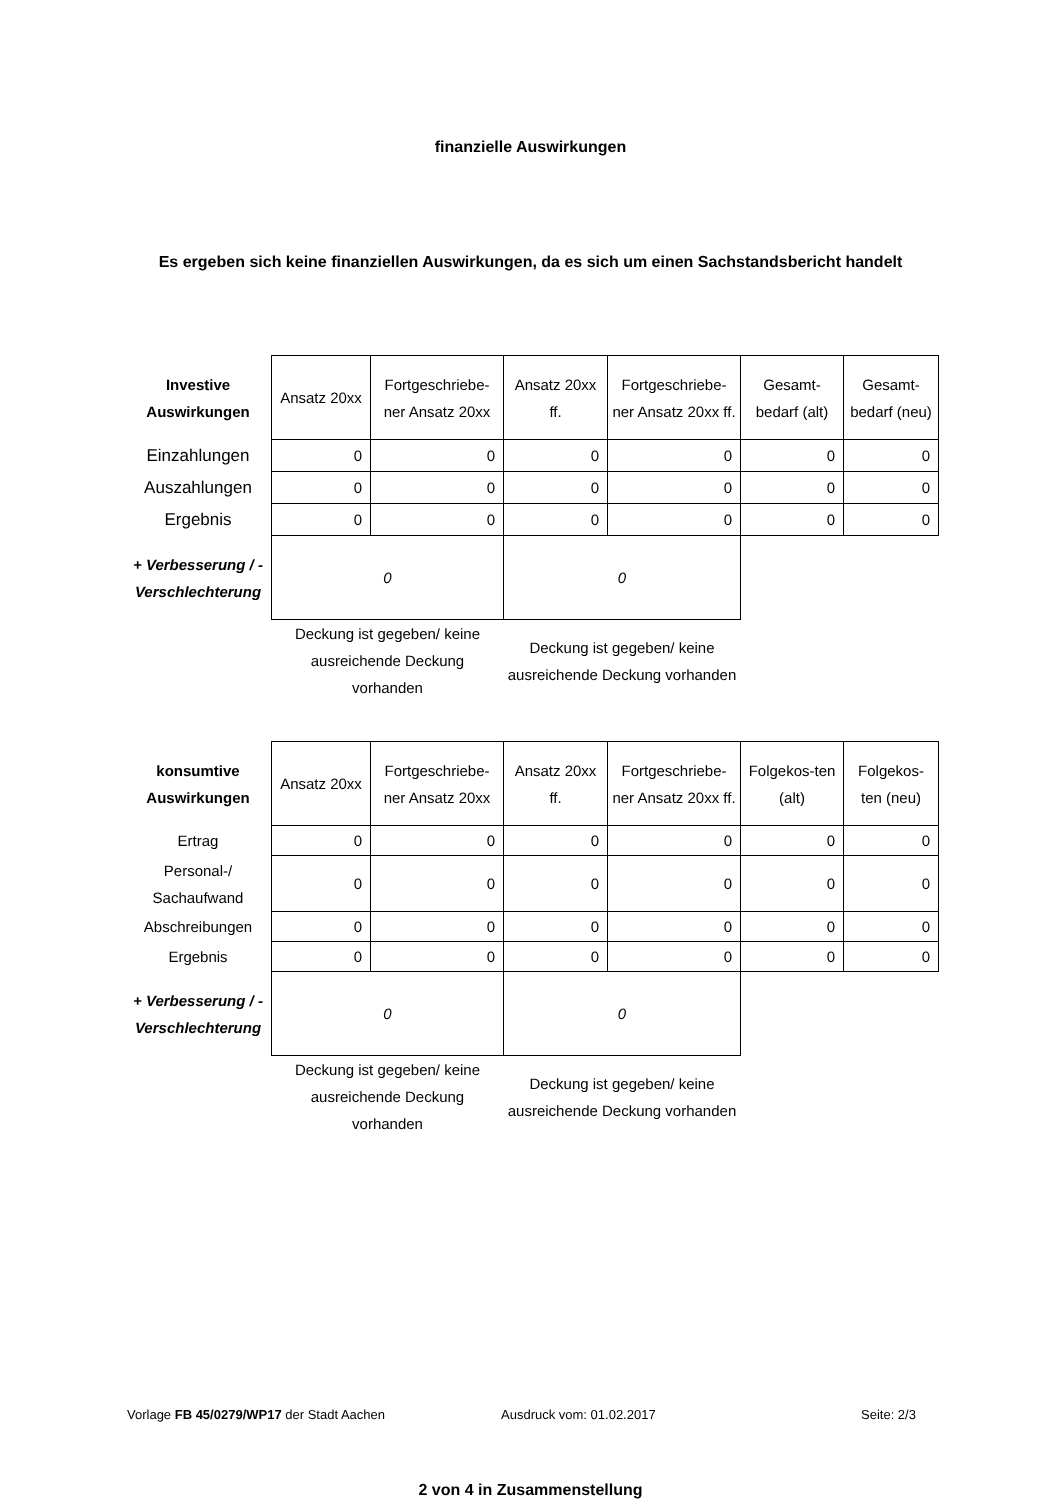finanzielle Auswirkungen
Es ergeben sich keine finanziellen Auswirkungen, da es sich um einen Sachstandsbericht handelt
| Investive Auswirkungen | Ansatz 20xx | Fortgeschriebe-ner Ansatz 20xx | Ansatz 20xx ff. | Fortgeschriebe-ner Ansatz 20xx ff. | Gesamt-bedarf (alt) | Gesamt-bedarf (neu) |
| Einzahlungen | 0 | 0 | 0 | 0 | 0 | 0 |
| Auszahlungen | 0 | 0 | 0 | 0 | 0 | 0 |
| Ergebnis | 0 | 0 | 0 | 0 | 0 | 0 |
| + Verbesserung / - Verschlechterung | 0 | | 0 | | | |
| | Deckung ist gegeben/ keine ausreichende Deckung vorhanden | | Deckung ist gegeben/ keine ausreichende Deckung vorhanden | | | |
| konsumtive Auswirkungen | Ansatz 20xx | Fortgeschriebe-ner Ansatz 20xx | Ansatz 20xx ff. | Fortgeschriebe-ner Ansatz 20xx ff. | Folgekos-ten (alt) | Folgekos-ten (neu) |
| Ertrag | 0 | 0 | 0 | 0 | 0 | 0 |
| Personal-/ Sachaufwand | 0 | 0 | 0 | 0 | 0 | 0 |
| Abschreibungen | 0 | 0 | 0 | 0 | 0 | 0 |
| Ergebnis | 0 | 0 | 0 | 0 | 0 | 0 |
| + Verbesserung / - Verschlechterung | 0 | | 0 | | | |
| | Deckung ist gegeben/ keine ausreichende Deckung vorhanden | | Deckung ist gegeben/ keine ausreichende Deckung vorhanden | | | |
Vorlage FB 45/0279/WP17 der Stadt Aachen Ausdruck vom: 01.02.2017 Seite: 2/3
2 von 4 in Zusammenstellung